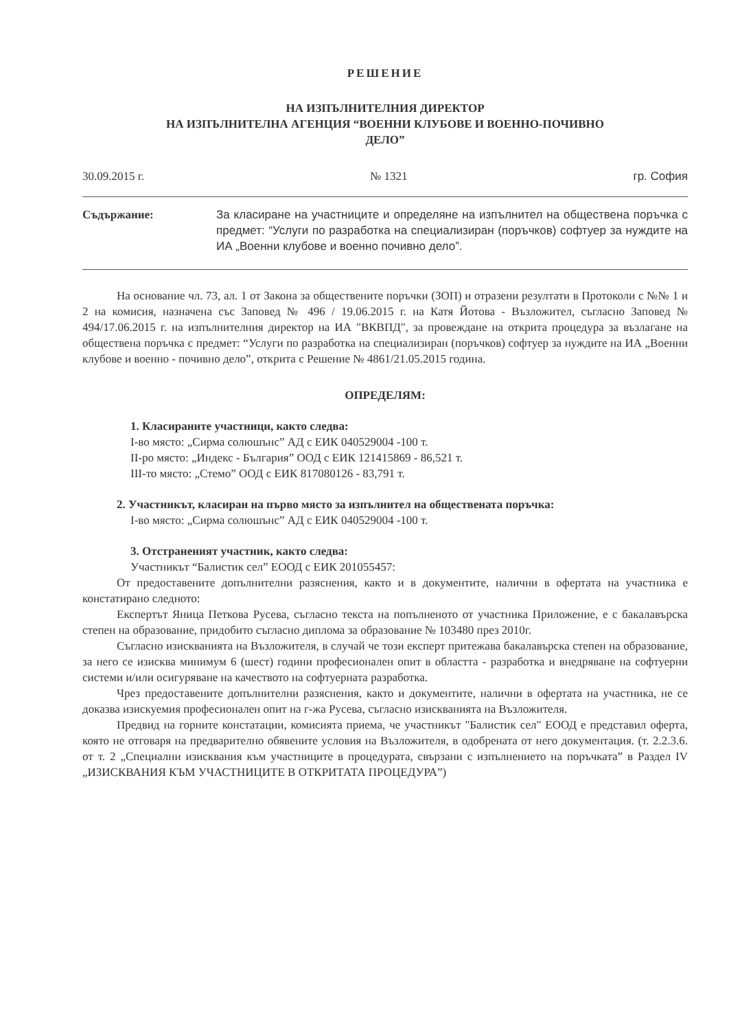РЕШЕНИЕ
НА ИЗПЪЛНИТЕЛНИЯ ДИРЕКТОР
НА ИЗПЪЛНИТЕЛНА АГЕНЦИЯ “ВОЕННИ КЛУБОВЕ И ВОЕННО-ПОЧИВНО
ДЕЛО”
30.09.2015 г. № 1321 гр. София
Съдържание: За класиране на участниците и определяне на изпълнител на обществена поръчка с предмет: “Услуги по разработка на специализиран (поръчков) софтуер за нуждите на ИА „Военни клубове и военно почивно дело”.
На основание чл. 73, ал. 1 от Закона за обществените поръчки (ЗОП) и отразени резултати в Протоколи с №№ 1 и 2 на комисия, назначена със Заповед № 496 / 19.06.2015 г. на Катя Йотова - Възложител, съгласно Заповед № 494/17.06.2015 г. на изпълнителния директор на ИА "ВКВПД", за провеждане на открита процедура за възлагане на обществена поръчка с предмет: “Услуги по разработка на специализиран (поръчков) софтуер за нуждите на ИА „Военни клубове и военно - почивно дело”, открита с Решение № 4861/21.05.2015 година.
ОПРЕДЕЛЯМ:
1. Класираните участници, както следва:
І-во място: „Сирма солюшънс” АД с ЕИК 040529004 -100 т.
ІІ-ро място: „Индекс - България” ООД с ЕИК 121415869 - 86,521 т.
ІІІ-то място: „Стемо” ООД с ЕИК 817080126 - 83,791 т.
2. Участникът, класиран на първо място за изпълнител на обществената поръчка:
І-во място: „Сирма солюшънс” АД с ЕИК 040529004 -100 т.
3. Отстраненият участник, както следва:
Участникът “Балистик сел” ЕООД с ЕИК 201055457:
От предоставените допълнителни разяснения, както и в документите, налични в офертата на участника е констатирано следното:
Експертът Яница Петкова Русева, съгласно текста на попълненото от участника Приложение, е с бакалавърска степен на образование, придобито съгласно диплома за образование № 103480 през 2010г.
Съгласно изискванията на Възложителя, в случай че този експерт притежава бакалавърска степен на образование, за него се изисква минимум 6 (шест) години професионален опит в областта - разработка и внедряване на софтуерни системи и/или осигуряване на качеството на софтуерната разработка.
Чрез предоставените допълнителни разяснения, както и документите, налични в офертата на участника, не се доказва изискуемия професионален опит на г-жа Русева, съгласно изискванията на Възложителя.
Предвид на горните констатации, комисията приема, че участникът "Балистик сел" ЕООД е представил оферта, която не отговаря на предварително обявените условия на Възложителя, в одобрената от него документация. (т. 2.2.3.6. от т. 2 „Специални изисквания към участниците в процедурата, свързани с изпълнението на поръчката” в Раздел IV „ИЗИСКВАНИЯ КЪМ УЧАСТНИЦИТЕ В ОТКРИТАТА ПРОЦЕДУРА”)